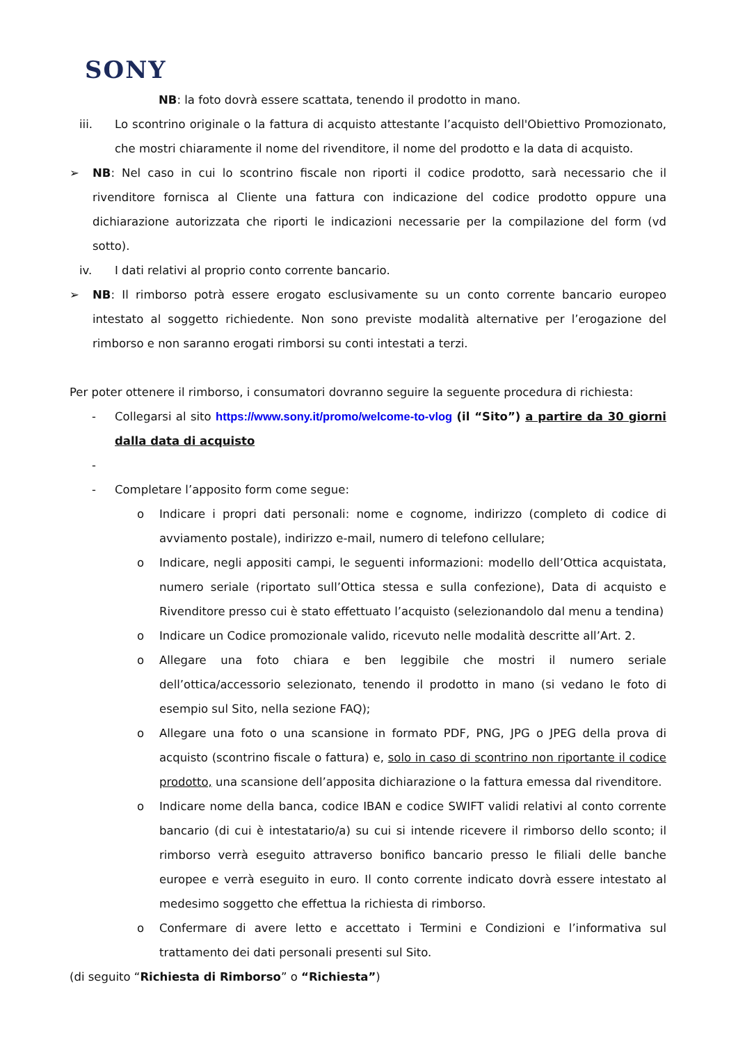SONY
NB: la foto dovrà essere scattata, tenendo il prodotto in mano.
iii. Lo scontrino originale o la fattura di acquisto attestante l’acquisto dell'Obiettivo Promozionato, che mostri chiaramente il nome del rivenditore, il nome del prodotto e la data di acquisto.
➢ NB: Nel caso in cui lo scontrino fiscale non riporti il codice prodotto, sarà necessario che il rivenditore fornisca al Cliente una fattura con indicazione del codice prodotto oppure una dichiarazione autorizzata che riporti le indicazioni necessarie per la compilazione del form (vd sotto).
iv. I dati relativi al proprio conto corrente bancario.
➢ NB: Il rimborso potrà essere erogato esclusivamente su un conto corrente bancario europeo intestato al soggetto richiedente. Non sono previste modalità alternative per l’erogazione del rimborso e non saranno erogati rimborsi su conti intestati a terzi.
Per poter ottenere il rimborso, i consumatori dovranno seguire la seguente procedura di richiesta:
- Collegarsi al sito https://www.sony.it/promo/welcome-to-vlog (il “Sito”) a partire da 30 giorni dalla data di acquisto
-
- Completare l’apposito form come segue:
o Indicare i propri dati personali: nome e cognome, indirizzo (completo di codice di avviamento postale), indirizzo e-mail, numero di telefono cellulare;
o Indicare, negli appositi campi, le seguenti informazioni: modello dell’Ottica acquistata, numero seriale (riportato sull’Ottica stessa e sulla confezione), Data di acquisto e Rivenditore presso cui è stato effettuato l’acquisto (selezionandolo dal menu a tendina)
o Indicare un Codice promozionale valido, ricevuto nelle modalità descritte all’Art. 2.
o Allegare una foto chiara e ben leggibile che mostri il numero seriale dell’ottica/accessorio selezionato, tenendo il prodotto in mano (si vedano le foto di esempio sul Sito, nella sezione FAQ);
o Allegare una foto o una scansione in formato PDF, PNG, JPG o JPEG della prova di acquisto (scontrino fiscale o fattura) e, solo in caso di scontrino non riportante il codice prodotto, una scansione dell’apposita dichiarazione o la fattura emessa dal rivenditore.
o Indicare nome della banca, codice IBAN e codice SWIFT validi relativi al conto corrente bancario (di cui è intestatario/a) su cui si intende ricevere il rimborso dello sconto; il rimborso verrà eseguito attraverso bonifico bancario presso le filiali delle banche europee e verrà eseguito in euro. Il conto corrente indicato dovrà essere intestato al medesimo soggetto che effettua la richiesta di rimborso.
o Confermare di avere letto e accettato i Termini e Condizioni e l’informativa sul trattamento dei dati personali presenti sul Sito.
(di seguito “Richiesta di Rimborso” o “Richiesta”)